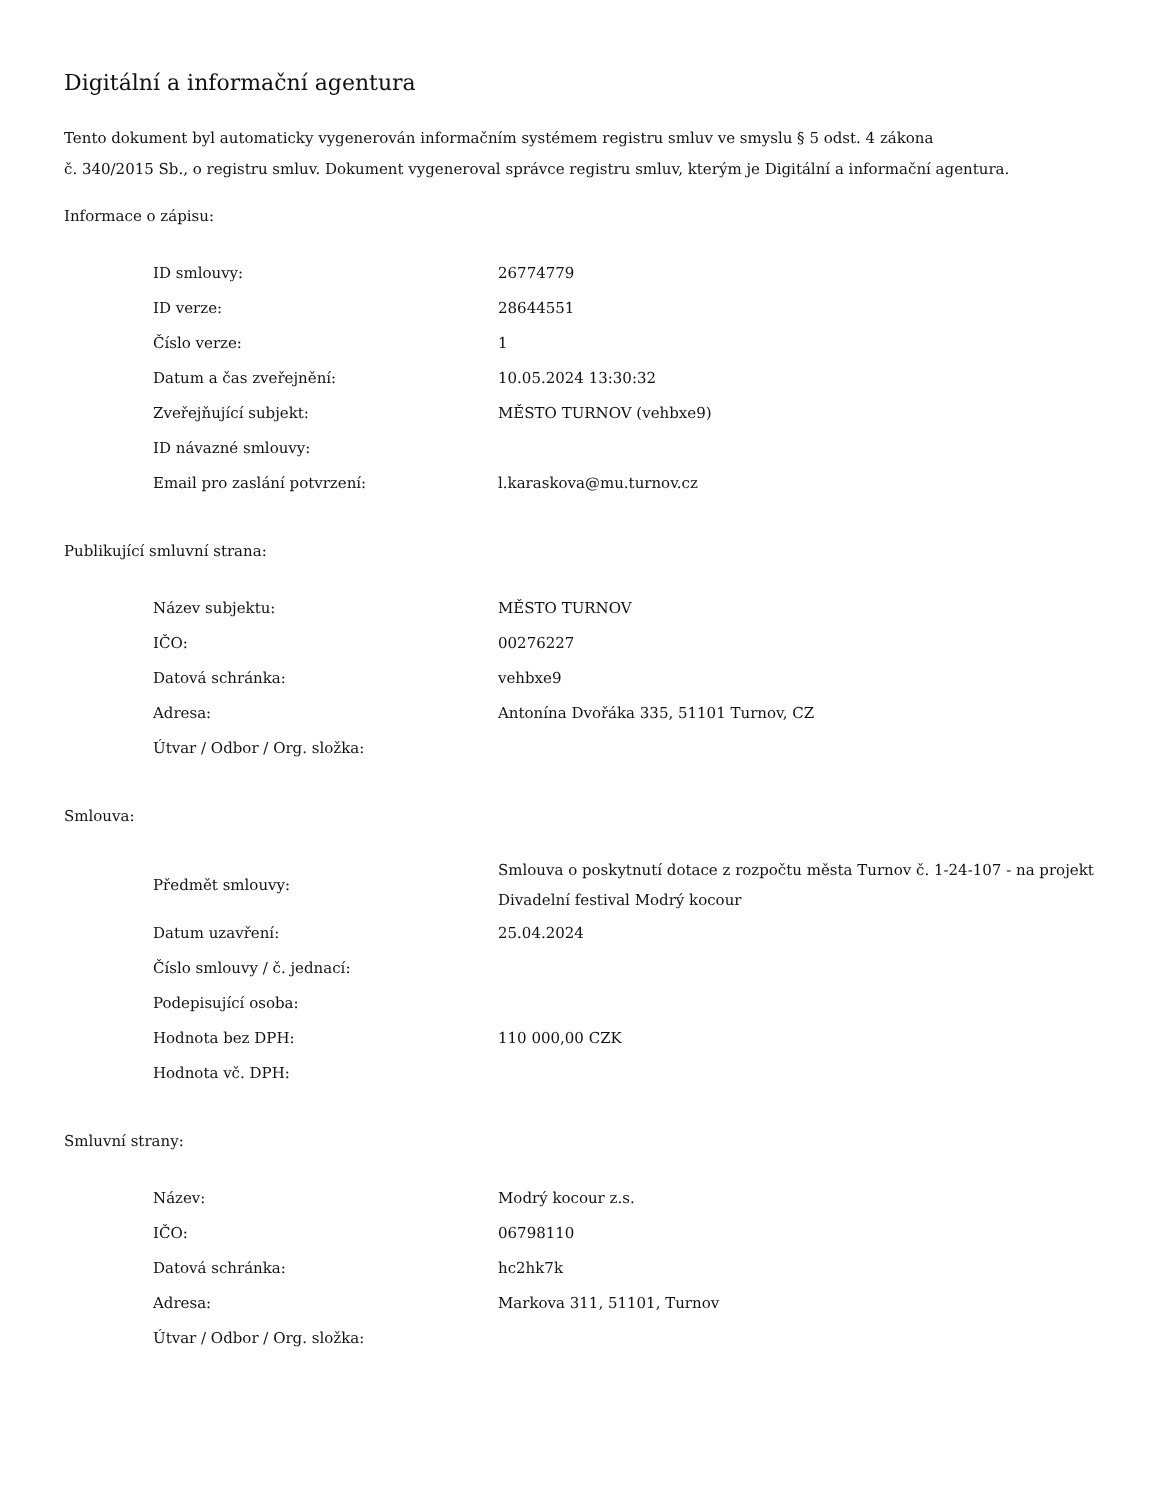Digitální a informační agentura
Tento dokument byl automaticky vygenerován informačním systémem registru smluv ve smyslu § 5 odst. 4 zákona
č. 340/2015 Sb., o registru smluv. Dokument vygeneroval správce registru smluv, kterým je Digitální a informační agentura.
Informace o zápisu:
| ID smlouvy: | 26774779 |
| ID verze: | 28644551 |
| Číslo verze: | 1 |
| Datum a čas zveřejnění: | 10.05.2024 13:30:32 |
| Zveřejňující subjekt: | MĚSTO TURNOV (vehbxe9) |
| ID návazné smlouvy: | |
| Email pro zaslání potvrzení: | l.karaskova@mu.turnov.cz |
Publikující smluvní strana:
| Název subjektu: | MĚSTO TURNOV |
| IČO: | 00276227 |
| Datová schránka: | vehbxe9 |
| Adresa: | Antonína Dvořáka 335, 51101 Turnov, CZ |
| Útvar / Odbor / Org. složka: | |
Smlouva:
| Předmět smlouvy: | Smlouva o poskytnutí dotace z rozpočtu města Turnov č. 1-24-107 - na projekt Divadelní festival Modrý kocour |
| Datum uzavření: | 25.04.2024 |
| Číslo smlouvy / č. jednací: | |
| Podepisující osoba: | |
| Hodnota bez DPH: | 110 000,00 CZK |
| Hodnota vč. DPH: | |
Smluvní strany:
| Název: | Modrý kocour z.s. |
| IČO: | 06798110 |
| Datová schránka: | hc2hk7k |
| Adresa: | Markova 311, 51101, Turnov |
| Útvar / Odbor / Org. složka: | |